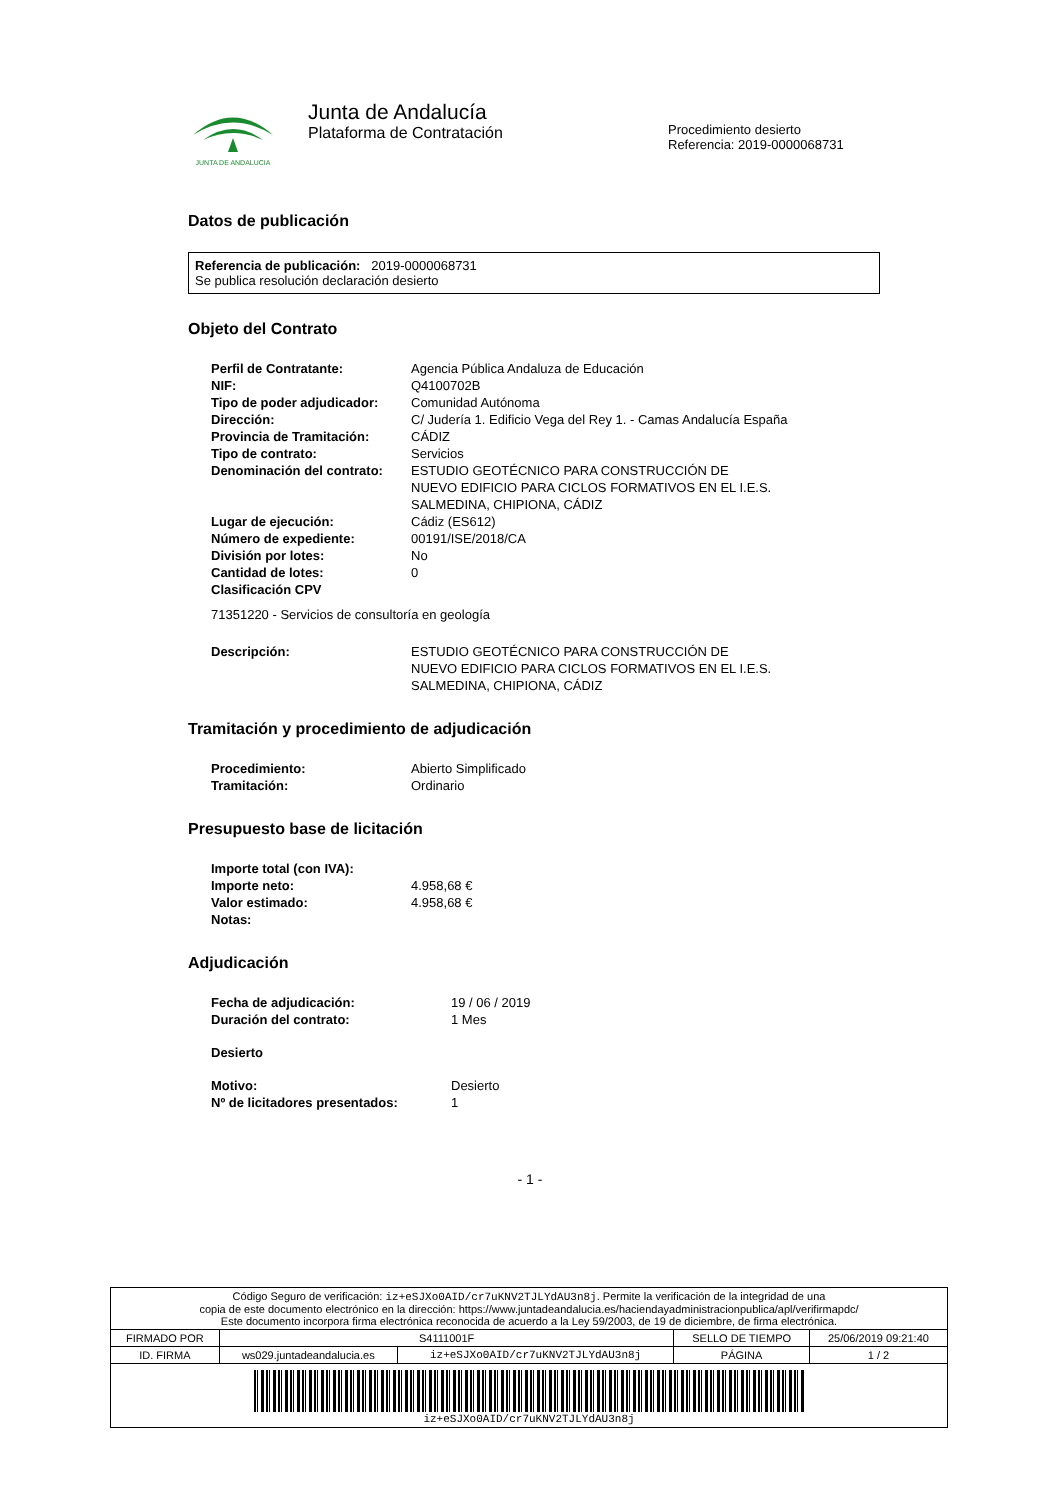JUNTA DE ANDALUCIA
Junta de Andalucía
Plataforma de Contratación
Procedimiento desierto
Referencia: 2019-0000068731
Datos de publicación
Referencia de publicación: 2019-0000068731
Se publica resolución declaración desierto
Objeto del Contrato
| Perfil de Contratante: | Agencia Pública Andaluza de Educación |
| NIF: | Q4100702B |
| Tipo de poder adjudicador: | Comunidad Autónoma |
| Dirección: | C/ Judería 1. Edificio Vega del Rey 1. - Camas Andalucía España |
| Provincia de Tramitación: | CÁDIZ |
| Tipo de contrato: | Servicios |
| Denominación del contrato: | ESTUDIO GEOTÉCNICO PARA CONSTRUCCIÓN DE NUEVO EDIFICIO PARA CICLOS FORMATIVOS EN EL I.E.S. SALMEDINA, CHIPIONA, CÁDIZ |
| Lugar de ejecución: | Cádiz (ES612) |
| Número de expediente: | 00191/ISE/2018/CA |
| División por lotes: | No |
| Cantidad de lotes: | 0 |
| Clasificación CPV | |
| 71351220 - Servicios de consultoría en geología | |
| Descripción: | ESTUDIO GEOTÉCNICO PARA CONSTRUCCIÓN DE NUEVO EDIFICIO PARA CICLOS FORMATIVOS EN EL I.E.S. SALMEDINA, CHIPIONA, CÁDIZ |
Tramitación y procedimiento de adjudicación
| Procedimiento: | Abierto Simplificado |
| Tramitación: | Ordinario |
Presupuesto base de licitación
| Importe total (con IVA): | |
| Importe neto: | 4.958,68 € |
| Valor estimado: | 4.958,68 € |
| Notas: | |
Adjudicación
| Fecha de adjudicación: | 19 / 06 / 2019 |
| Duración del contrato: | 1 Mes |
| Desierto | |
| Motivo: | Desierto |
| Nº de licitadores presentados: | 1 |
- 1 -
| Código Seguro de verificación: iz+eSJXo0AID/cr7uKNV2TJLYdAU3n8j . Permite la verificación de la integridad de una copia de este documento electrónico en la dirección: https://www.juntadeandalucia.es/haciendayadministracionpublica/apl/verifirmapdc/ Este documento incorpora firma electrónica reconocida de acuerdo a la Ley 59/2003, de 19 de diciembre, de firma electrónica. | | | | |
| FIRMADO POR | S4111001F | | SELLO DE TIEMPO | 25/06/2019 09:21:40 |
| ID. FIRMA | ws029.juntadeandalucia.es | iz+eSJXo0AID/cr7uKNV2TJLYdAU3n8j | PÁGINA | 1 / 2 |
| iz+eSJXo0AID/cr7uKNV2TJLYdAU3n8j | | | | |